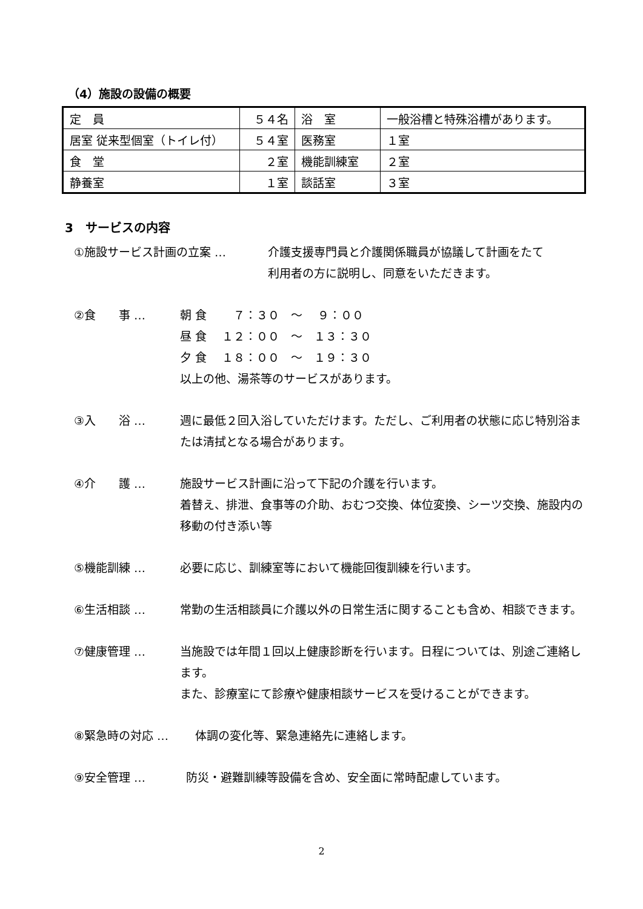（4）施設の設備の概要
| 定 員 | ５４名 | 浴 室 | 一般浴槽と特殊浴槽があります。 |
| 居室 従来型個室（トイレ付） | ５４室 | 医務室 | １室 |
| 食 堂 | ２室 | 機能訓練室 | ２室 |
| 静養室 | １室 | 談話室 | ３室 |
3　サービスの内容
①施設サービス計画の立案 … 介護支援専門員と介護関係職員が協議して計画をたて
利用者の方に説明し、同意をいただきます。
②食　　事 … 朝 食　　 ７：３０　～　 ９：００
昼 食　 １２：００　～　１３：３０
夕 食　 １８：００　～　１９：３０
以上の他、湯茶等のサービスがあります。
③入　　浴 … 週に最低２回入浴していただけます。ただし、ご利用者の状態に応じ特別浴または清拭となる場合があります。
④介　　護 … 施設サービス計画に沿って下記の介護を行います。
着替え、排泄、食事等の介助、おむつ交換、体位変換、シーツ交換、施設内の移動の付き添い等
⑤機能訓練 … 必要に応じ、訓練室等において機能回復訓練を行います。
⑥生活相談 … 常勤の生活相談員に介護以外の日常生活に関することも含め、相談できます。
⑦健康管理 … 当施設では年間１回以上健康診断を行います。日程については、別途ご連絡します。
また、診療室にて診療や健康相談サービスを受けることができます。
⑧緊急時の対応 … 体調の変化等、緊急連絡先に連絡します。
⑨安全管理 … 防災・避難訓練等設備を含め、安全面に常時配慮しています。
2